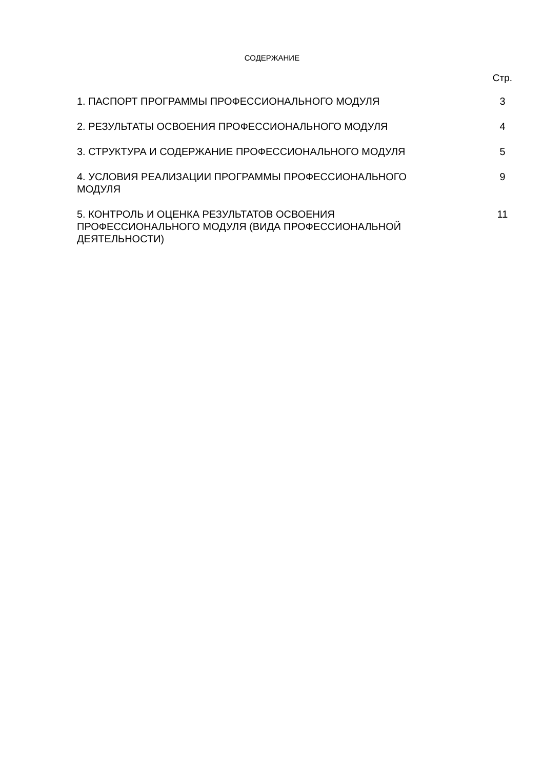СОДЕРЖАНИЕ
Стр.
| 1. ПАСПОРТ ПРОГРАММЫ ПРОФЕССИОНАЛЬНОГО МОДУЛЯ | | 3 |
| 2. РЕЗУЛЬТАТЫ ОСВОЕНИЯ ПРОФЕССИОНАЛЬНОГО МОДУЛЯ | | 4 |
| 3. СТРУКТУРА И СОДЕРЖАНИЕ ПРОФЕССИОНАЛЬНОГО МОДУЛЯ | | 5 |
| 4. УСЛОВИЯ РЕАЛИЗАЦИИ ПРОГРАММЫ ПРОФЕССИОНАЛЬНОГО МОДУЛЯ | | 9 |
| 5. КОНТРОЛЬ И ОЦЕНКА РЕЗУЛЬТАТОВ ОСВОЕНИЯ ПРОФЕССИОНАЛЬНОГО МОДУЛЯ (ВИДА ПРОФЕССИОНАЛЬНОЙ ДЕЯТЕЛЬНОСТИ) | | 11 |